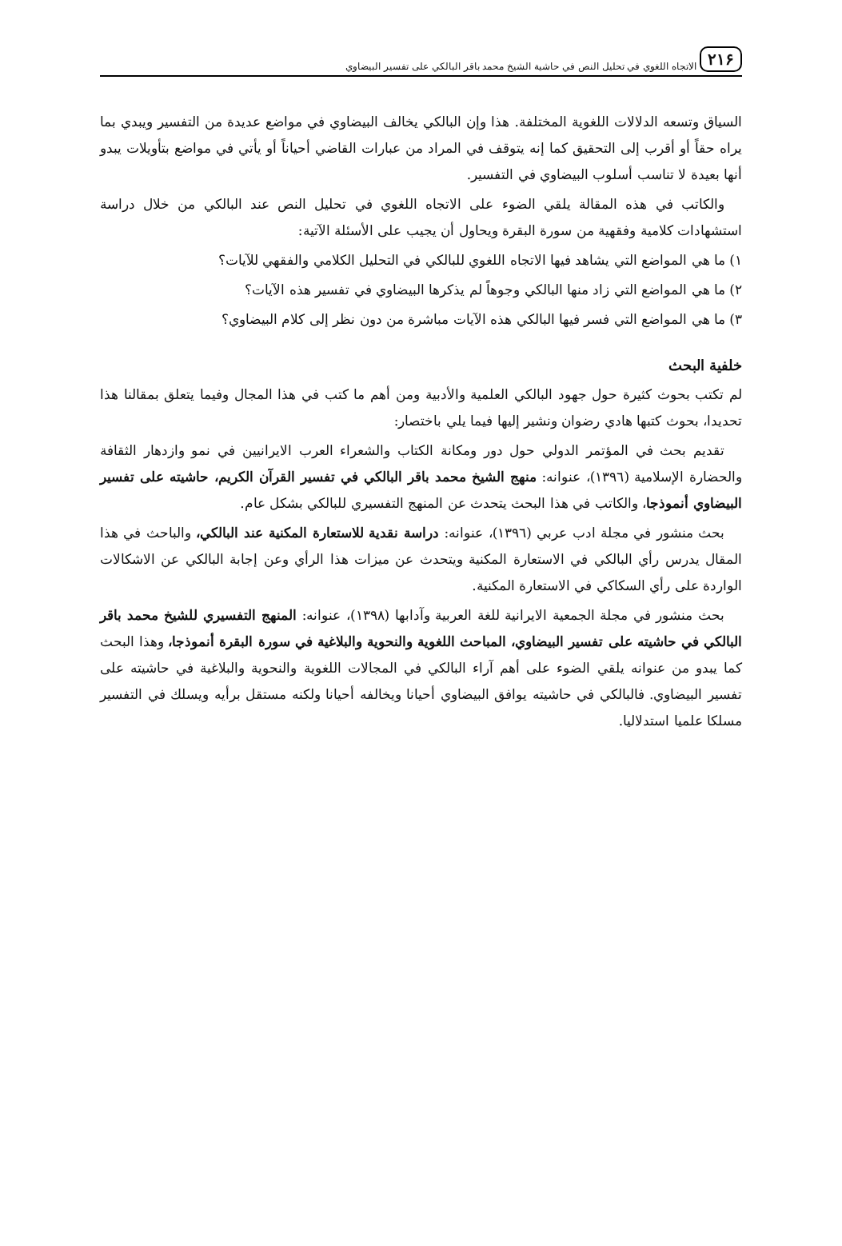٢١۶ الاتجاه اللغوي في تحليل النص في حاشية الشيخ محمد باقر البالكي على تفسير البيضاوي
السياق وتسعه الدلالات اللغوية المختلفة. هذا وإن البالكي يخالف البيضاوي في مواضع عديدة من التفسير ويبدي بما يراه حقاً أو أقرب إلى التحقيق كما إنه يتوقف في المراد من عبارات القاضي أحياناً أو يأتي في مواضع بتأويلات يبدو أنها بعيدة لا تناسب أسلوب البيضاوي في التفسير.
والكاتب في هذه المقالة يلقي الضوء على الاتجاه اللغوي في تحليل النص عند البالكي من خلال دراسة استشهادات كلامية وفقهية من سورة البقرة ويحاول أن يجيب على الأسئلة الآتية:
١) ما هي المواضع التي يشاهد فيها الاتجاه اللغوي للبالكي في التحليل الكلامي والفقهي للآيات؟
٢) ما هي المواضع التي زاد منها البالكي وجوهاً لم يذكرها البيضاوي في تفسير هذه الآيات؟
٣) ما هي المواضع التي فسر فيها البالكي هذه الآيات مباشرة من دون نظر إلى كلام البيضاوي؟
خلفية البحث
لم تكتب بحوث كثيرة حول جهود البالكي العلمية والأدبية ومن أهم ما كتب في هذا المجال وفيما يتعلق بمقالنا هذا تحديدا، بحوث كتبها هادي رضوان ونشير إليها فيما يلي باختصار:
تقديم بحث في المؤتمر الدولي حول دور ومكانة الكتاب والشعراء العرب الايرانيين في نمو وازدهار الثقافة والحضارة الإسلامية (١٣٩٦)، عنوانه: منهج الشيخ محمد باقر البالكي في تفسير القرآن الكريم، حاشيته على تفسير البيضاوي أنموذجا، والكاتب في هذا البحث يتحدث عن المنهج التفسيري للبالكي بشكل عام.
بحث منشور في مجلة ادب عربي (١٣٩٦)، عنوانه: دراسة نقدية للاستعارة المكنية عند البالكي، والباحث في هذا المقال يدرس رأي البالكي في الاستعارة المكنية ويتحدث عن ميزات هذا الرأي وعن إجابة البالكي عن الاشكالات الواردة على رأي السكاكي في الاستعارة المكنية.
بحث منشور في مجلة الجمعية الايرانية للغة العربية وآدابها (١٣٩٨)، عنوانه: المنهج التفسيري للشيخ محمد باقر البالكي في حاشيته على تفسير البيضاوي، المباحث اللغوية والنحوية والبلاغية في سورة البقرة أنموذجا، وهذا البحث كما يبدو من عنوانه يلقي الضوء على أهم آراء البالكي في المجالات اللغوية والنحوية والبلاغية في حاشيته على تفسير البيضاوي. فالبالكي في حاشيته يوافق البيضاوي أحيانا ويخالفه أحيانا ولكنه مستقل برأيه ويسلك في التفسير مسلكا علميا استدلاليا.